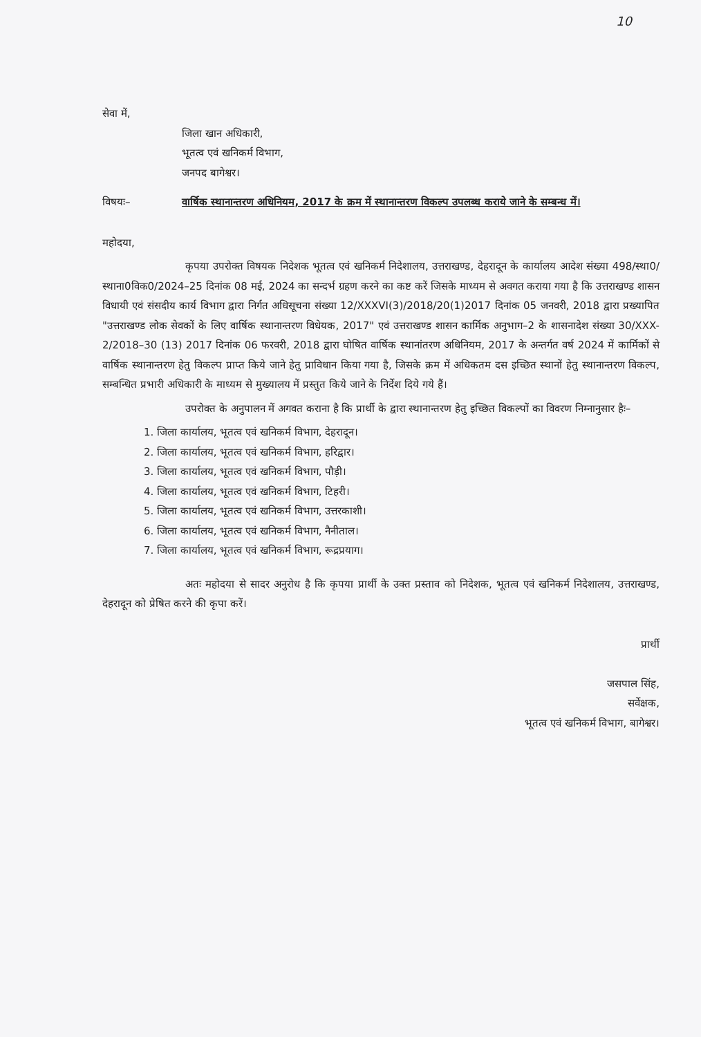10
सेवा में,
जिला खान अधिकारी,
भूतत्व एवं खनिकर्म विभाग,
जनपद बागेश्वर।
विषयः– वार्षिक स्थानान्तरण अधिनियम, 2017 के क्रम में स्थानान्तरण विकल्प उपलब्ध कराये जाने के सम्बन्ध में।
महोदया,
कृपया उपरोक्त विषयक निदेशक भूतत्व एवं खनिकर्म निदेशालय, उत्तराखण्ड, देहरादून के कार्यालय आदेश संख्या 498/स्था0/स्थाना0विक0/2024–25 दिनांक 08 मई, 2024 का सन्दर्भ ग्रहण करने का कष्ट करें जिसके माध्यम से अवगत कराया गया है कि उत्तराखण्ड शासन विधायी एवं संसदीय कार्य विभाग द्वारा निर्गत अधिसूचना संख्या 12/XXXVI(3)/2018/20(1)2017 दिनांक 05 जनवरी, 2018 द्वारा प्रख्यापित "उत्तराखण्ड लोक सेवकों के लिए वार्षिक स्थानान्तरण विधेयक, 2017" एवं उत्तराखण्ड शासन कार्मिक अनुभाग–2 के शासनादेश संख्या 30/XXX-2/2018–30 (13) 2017 दिनांक 06 फरवरी, 2018 द्वारा घोषित वार्षिक स्थानांतरण अधिनियम, 2017 के अन्तर्गत वर्ष 2024 में कार्मिकों से वार्षिक स्थानान्तरण हेतु विकल्प प्राप्त किये जाने हेतु प्राविधान किया गया है, जिसके क्रम में अधिकतम दस इच्छित स्थानों हेतु स्थानान्तरण विकल्प, सम्बन्धित प्रभारी अधिकारी के माध्यम से मुख्यालय में प्रस्तुत किये जाने के निर्देश दिये गये हैं।
उपरोक्त के अनुपालन में अगवत कराना है कि प्रार्थी के द्वारा स्थानान्तरण हेतु इच्छित विकल्पों का विवरण निम्नानुसार हैः–
1. जिला कार्यालय, भूतत्व एवं खनिकर्म विभाग, देहरादून।
2. जिला कार्यालय, भूतत्व एवं खनिकर्म विभाग, हरिद्वार।
3. जिला कार्यालय, भूतत्व एवं खनिकर्म विभाग, पौड़ी।
4. जिला कार्यालय, भूतत्व एवं खनिकर्म विभाग, टिहरी।
5. जिला कार्यालय, भूतत्व एवं खनिकर्म विभाग, उत्तरकाशी।
6. जिला कार्यालय, भूतत्व एवं खनिकर्म विभाग, नैनीताल।
7. जिला कार्यालय, भूतत्व एवं खनिकर्म विभाग, रूद्रप्रयाग।
अतः महोदया से सादर अनुरोध है कि कृपया प्रार्थी के उक्त प्रस्ताव को निदेशक, भूतत्व एवं खनिकर्म निदेशालय, उत्तराखण्ड, देहरादून को प्रेषित करने की कृपा करें।
प्रार्थी
जसपाल सिंह,
सर्वेक्षक,
भूतत्व एवं खनिकर्म विभाग, बागेश्वर।